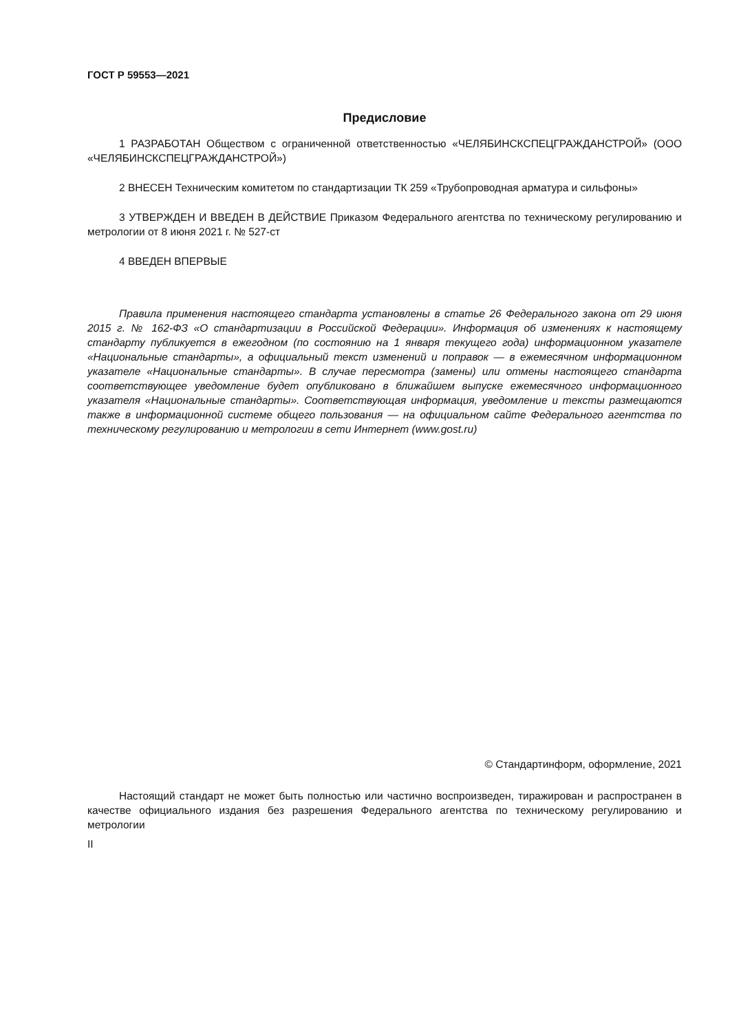ГОСТ Р 59553—2021
Предисловие
1 РАЗРАБОТАН Обществом с ограниченной ответственностью «ЧЕЛЯБИНСКСПЕЦГРАЖДАН­СТРОЙ» (ООО «ЧЕЛЯБИНСКСПЕЦГРАЖДАНСТРОЙ»)
2 ВНЕСЕН Техническим комитетом по стандартизации ТК 259 «Трубопроводная арматура и сильфоны»
3 УТВЕРЖДЕН И ВВЕДЕН В ДЕЙСТВИЕ Приказом Федерального агентства по техническому регулированию и метрологии от 8 июня 2021 г. № 527-ст
4 ВВЕДЕН ВПЕРВЫЕ
Правила применения настоящего стандарта установлены в статье 26 Федерального закона от 29 июня 2015 г. № 162-ФЗ «О стандартизации в Российской Федерации». Информация об изменениях к настоящему стандарту публикуется в ежегодном (по состоянию на 1 января текущего года) информационном указателе «Национальные стандарты», а официальный текст изменений и поправок — в ежемесячном информационном указателе «Национальные стандарты». В случае пересмотра (замены) или отмены настоящего стандарта соответствующее уведомление будет опубликовано в ближайшем выпуске ежемесячного информационного указателя «Национальные стандарты». Соответствующая информация, уведомление и тексты размещаются также в информационной системе общего пользования — на официальном сайте Федерального агентства по техническому регулированию и метрологии в сети Интернет (www.gost.ru)
© Стандартинформ, оформление, 2021
Настоящий стандарт не может быть полностью или частично воспроизведен, тиражирован и распространен в качестве официального издания без разрешения Федерального агентства по техническому регулированию и метрологии
II